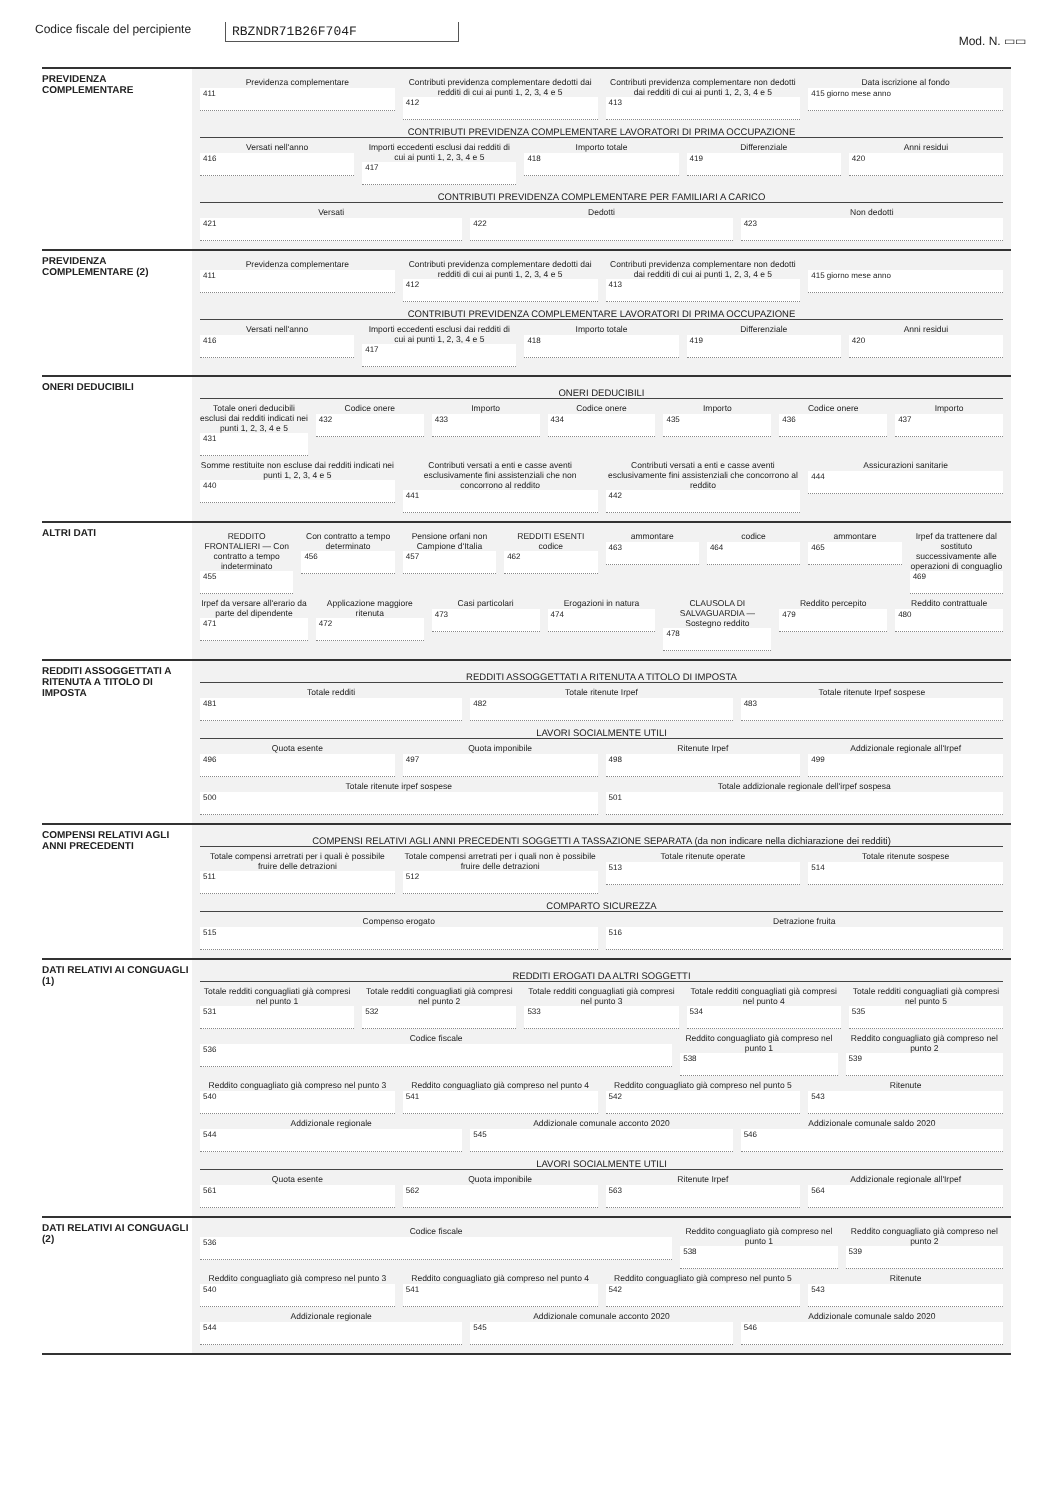Codice fiscale del percipiente
RBZNDR71B26F704F
Mod. N. ▭▭
PREVIDENZA COMPLEMENTARE
Previdenza complementare
411
Contributi previdenza complementare dedotti dai redditi di cui ai punti 1, 2, 3, 4 e 5
412
Contributi previdenza complementare non dedotti dai redditi di cui ai punti 1, 2, 3, 4 e 5
413
Data iscrizione al fondo
415 giorno mese anno
CONTRIBUTI PREVIDENZA COMPLEMENTARE LAVORATORI DI PRIMA OCCUPAZIONE
Versati nell'anno
416
Importi eccedenti esclusi dai redditi di cui ai punti 1, 2, 3, 4 e 5
417
Importo totale
418
Differenziale
419
Anni residui
420
CONTRIBUTI PREVIDENZA COMPLEMENTARE PER FAMILIARI A CARICO
Versati
421
Dedotti
422
Non dedotti
423
PREVIDENZA COMPLEMENTARE (2)
Previdenza complementare
411
Contributi previdenza complementare dedotti dai redditi di cui ai punti 1, 2, 3, 4 e 5
412
Contributi previdenza complementare non dedotti dai redditi di cui ai punti 1, 2, 3, 4 e 5
413
415 giorno mese anno
CONTRIBUTI PREVIDENZA COMPLEMENTARE LAVORATORI DI PRIMA OCCUPAZIONE
Versati nell'anno
416
Importi eccedenti esclusi dai redditi di cui ai punti 1, 2, 3, 4 e 5
417
Importo totale
418
Differenziale
419
Anni residui
420
ONERI DEDUCIBILI
ONERI DEDUCIBILI
Totale oneri deducibili esclusi dai redditi indicati nei punti 1, 2, 3, 4 e 5
431
Codice onere
432
Importo
433
Codice onere
434
Importo
435
Codice onere
436
Importo
437
Somme restituite non escluse dai redditi indicati nei punti 1, 2, 3, 4 e 5
440
Contributi versati a enti e casse aventi esclusivamente fini assistenziali che non concorrono al reddito
441
Contributi versati a enti e casse aventi esclusivamente fini assistenziali che concorrono al reddito
442
Assicurazioni sanitarie
444
ALTRI DATI
REDDITO FRONTALIERI — Con contratto a tempo indeterminato
455
Con contratto a tempo determinato
456
Pensione orfani non Campione d'Italia
457
REDDITI ESENTI codice
462
ammontare
463
codice
464
ammontare
465
Irpef da trattenere dal sostituto successivamente alle operazioni di conguaglio
469
Irpef da versare all'erario da parte del dipendente
471
Applicazione maggiore ritenuta
472
Casi particolari
473
Erogazioni in natura
474
CLAUSOLA DI SALVAGUARDIA — Sostegno reddito
478
Reddito percepito
479
Reddito contrattuale
480
REDDITI ASSOGGETTATI A RITENUTA A TITOLO DI IMPOSTA
REDDITI ASSOGGETTATI A RITENUTA A TITOLO DI IMPOSTA
Totale redditi
481
Totale ritenute Irpef
482
Totale ritenute Irpef sospese
483
LAVORI SOCIALMENTE UTILI
Quota esente
496
Quota imponibile
497
Ritenute Irpef
498
Addizionale regionale all'Irpef
499
Totale ritenute irpef sospese
500
Totale addizionale regionale dell'irpef sospesa
501
COMPENSI RELATIVI AGLI ANNI PRECEDENTI
COMPENSI RELATIVI AGLI ANNI PRECEDENTI SOGGETTI A TASSAZIONE SEPARATA (da non indicare nella dichiarazione dei redditi)
Totale compensi arretrati per i quali è possibile fruire delle detrazioni
511
Totale compensi arretrati per i quali non è possibile fruire delle detrazioni
512
Totale ritenute operate
513
Totale ritenute sospese
514
COMPARTO SICUREZZA
Compenso erogato
515
Detrazione fruita
516
DATI RELATIVI AI CONGUAGLI (1)
REDDITI EROGATI DA ALTRI SOGGETTI
Totale redditi conguagliati già compresi nel punto 1
531
Totale redditi conguagliati già compresi nel punto 2
532
Totale redditi conguagliati già compresi nel punto 3
533
Totale redditi conguagliati già compresi nel punto 4
534
Totale redditi conguagliati già compresi nel punto 5
535
Codice fiscale
536
Reddito conguagliato già compreso nel punto 1
538
Reddito conguagliato già compreso nel punto 2
539
Reddito conguagliato già compreso nel punto 3
540
Reddito conguagliato già compreso nel punto 4
541
Reddito conguagliato già compreso nel punto 5
542
Ritenute
543
Addizionale regionale
544
Addizionale comunale acconto 2020
545
Addizionale comunale saldo 2020
546
LAVORI SOCIALMENTE UTILI
Quota esente
561
Quota imponibile
562
Ritenute Irpef
563
Addizionale regionale all'Irpef
564
DATI RELATIVI AI CONGUAGLI (2)
Codice fiscale
536
Reddito conguagliato già compreso nel punto 1
538
Reddito conguagliato già compreso nel punto 2
539
Reddito conguagliato già compreso nel punto 3
540
Reddito conguagliato già compreso nel punto 4
541
Reddito conguagliato già compreso nel punto 5
542
Ritenute
543
Addizionale regionale
544
Addizionale comunale acconto 2020
545
Addizionale comunale saldo 2020
546